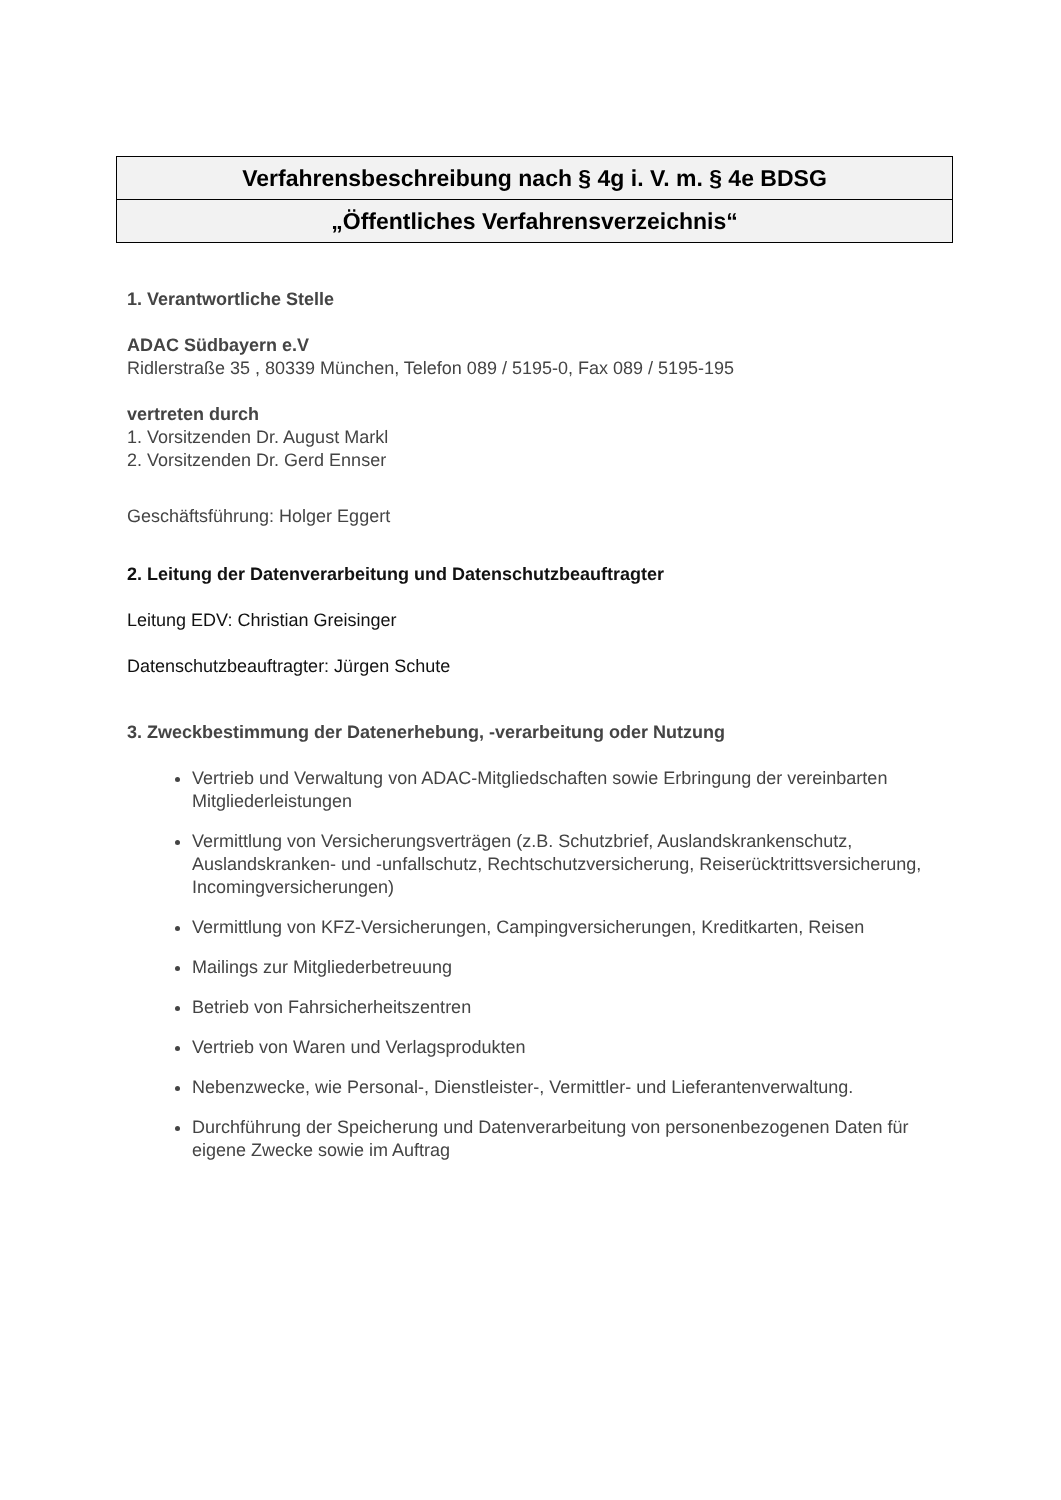Verfahrensbeschreibung nach § 4g i. V. m. § 4e BDSG
„Öffentliches Verfahrensverzeichnis“
1. Verantwortliche Stelle
ADAC Südbayern e.V
Ridlerstraße 35 , 80339 München, Telefon 089 / 5195-0, Fax 089 / 5195-195
vertreten durch
1. Vorsitzenden Dr. August Markl
2. Vorsitzenden Dr. Gerd Ennser
Geschäftsführung: Holger Eggert
2. Leitung der Datenverarbeitung und Datenschutzbeauftragter
Leitung EDV: Christian Greisinger
Datenschutzbeauftragter: Jürgen Schute
3. Zweckbestimmung der Datenerhebung, -verarbeitung oder Nutzung
Vertrieb und Verwaltung von ADAC-Mitgliedschaften sowie Erbringung der vereinbarten Mitgliederleistungen
Vermittlung von Versicherungsverträgen (z.B. Schutzbrief, Auslandskrankenschutz, Auslandskranken- und -unfallschutz, Rechtschutzversicherung, Reiserücktrittsversicherung, Incomingversicherungen)
Vermittlung von KFZ-Versicherungen, Campingversicherungen, Kreditkarten, Reisen
Mailings zur Mitgliederbetreuung
Betrieb von Fahrsicherheitszentren
Vertrieb von Waren und Verlagsprodukten
Nebenzwecke, wie Personal-, Dienstleister-, Vermittler- und Lieferantenverwaltung.
Durchführung der Speicherung und Datenverarbeitung von personenbezogenen Daten für eigene Zwecke sowie im Auftrag